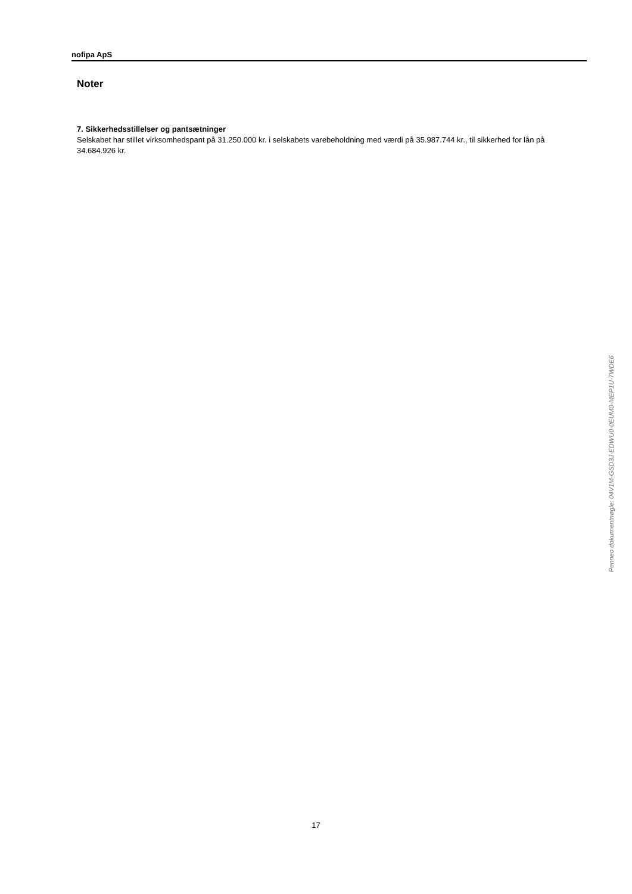nofipa ApS
Noter
7. Sikkerhedsstillelser og pantsætninger
Selskabet har stillet virksomhedspant på 31.250.000 kr. i selskabets varebeholdning med værdi på 35.987.744 kr., til sikkerhed for lån på 34.684.926 kr.
Penneo dokumentnøgle: 04V1M-GSD3J-EDWU0-0EUM0-MEP1U-7WDE6
17